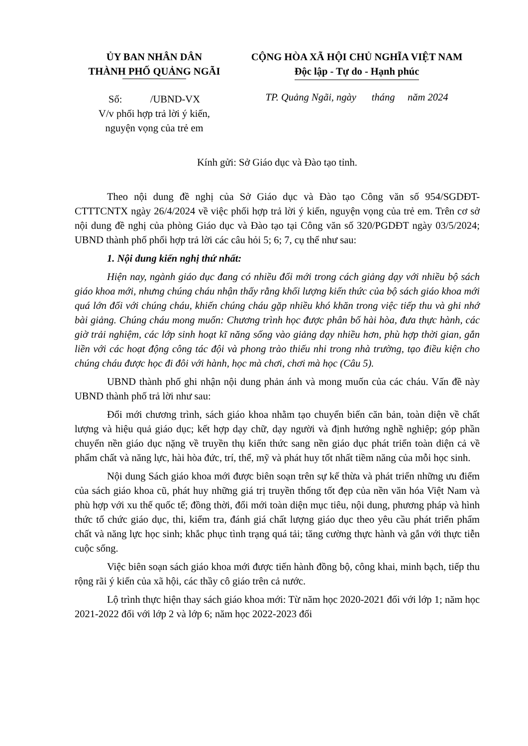ỦY BAN NHÂN DÂN
THÀNH PHỐ QUẢNG NGÃI
Số: /UBND-VX
V/v phối hợp trả lời ý kiến,
nguyện vọng của trẻ em
CỘNG HÒA XÃ HỘI CHỦ NGHĨA VIỆT NAM
Độc lập - Tự do - Hạnh phúc
TP. Quảng Ngãi, ngày tháng năm 2024
Kính gửi: Sở Giáo dục và Đào tạo tỉnh.
Theo nội dung đề nghị của Sở Giáo dục và Đào tạo Công văn số 954/SGDĐT-CTTTCNTX ngày 26/4/2024 về việc phối hợp trả lời ý kiến, nguyện vọng của trẻ em. Trên cơ sở nội dung đề nghị của phòng Giáo dục và Đào tạo tại Công văn số 320/PGDĐT ngày 03/5/2024; UBND thành phố phối hợp trả lời các câu hỏi 5; 6; 7, cụ thể như sau:
1. Nội dung kiến nghị thứ nhất:
Hiện nay, ngành giáo dục đang có nhiều đổi mới trong cách giảng dạy với nhiều bộ sách giáo khoa mới, nhưng chúng cháu nhận thấy rằng khối lượng kiến thức của bộ sách giáo khoa mới quá lớn đối với chúng cháu, khiến chúng cháu gặp nhiều khó khăn trong việc tiếp thu và ghi nhớ bài giảng. Chúng cháu mong muốn: Chương trình học được phân bố hài hòa, đưa thực hành, các giờ trải nghiệm, các lớp sinh hoạt kĩ năng sống vào giảng dạy nhiều hơn, phù hợp thời gian, gắn liền với các hoạt động công tác đội và phong trào thiếu nhi trong nhà trường, tạo điều kiện cho chúng cháu được học đi đôi với hành, học mà chơi, chơi mà học (Câu 5).
UBND thành phố ghi nhận nội dung phản ánh và mong muốn của các cháu. Vấn đề này UBND thành phố trả lời như sau:
Đổi mới chương trình, sách giáo khoa nhằm tạo chuyển biến căn bản, toàn diện về chất lượng và hiệu quả giáo dục; kết hợp dạy chữ, dạy người và định hướng nghề nghiệp; góp phần chuyển nền giáo dục nặng về truyền thụ kiến thức sang nền giáo dục phát triển toàn diện cả về phẩm chất và năng lực, hài hòa đức, trí, thể, mỹ và phát huy tốt nhất tiềm năng của mỗi học sinh.
Nội dung Sách giáo khoa mới được biên soạn trên sự kế thừa và phát triển những ưu điểm của sách giáo khoa cũ, phát huy những giá trị truyền thống tốt đẹp của nền văn hóa Việt Nam và phù hợp với xu thế quốc tế; đồng thời, đổi mới toàn diện mục tiêu, nội dung, phương pháp và hình thức tổ chức giáo dục, thi, kiểm tra, đánh giá chất lượng giáo dục theo yêu cầu phát triển phẩm chất và năng lực học sinh; khắc phục tình trạng quá tải; tăng cường thực hành và gắn với thực tiễn cuộc sống.
Việc biên soạn sách giáo khoa mới được tiến hành đồng bộ, công khai, minh bạch, tiếp thu rộng rãi ý kiến của xã hội, các thầy cô giáo trên cả nước.
Lộ trình thực hiện thay sách giáo khoa mới: Từ năm học 2020-2021 đối với lớp 1; năm học 2021-2022 đối với lớp 2 và lớp 6; năm học 2022-2023 đối